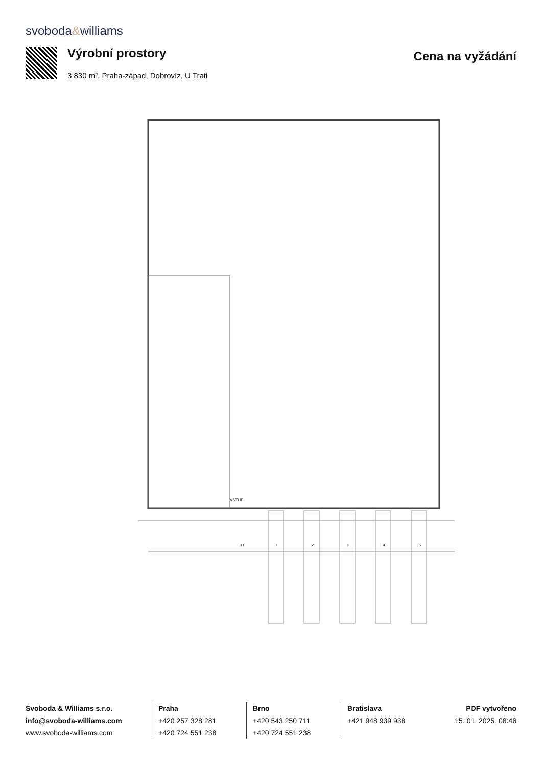svoboda&williams
Výrobní prostory Cena na vyžádání
3 830 m², Praha-západ, Dobrovíz, U Trati
VSTUP
T1
1
2
3
4
5
Svoboda & Williams s.r.o.
info@svoboda-williams.com
www.svoboda-williams.com
Praha
+420 257 328 281
+420 724 551 238
Brno
+420 543 250 711
+420 724 551 238
Bratislava
+421 948 939 938
PDF vytvořeno
15. 01. 2025, 08:46